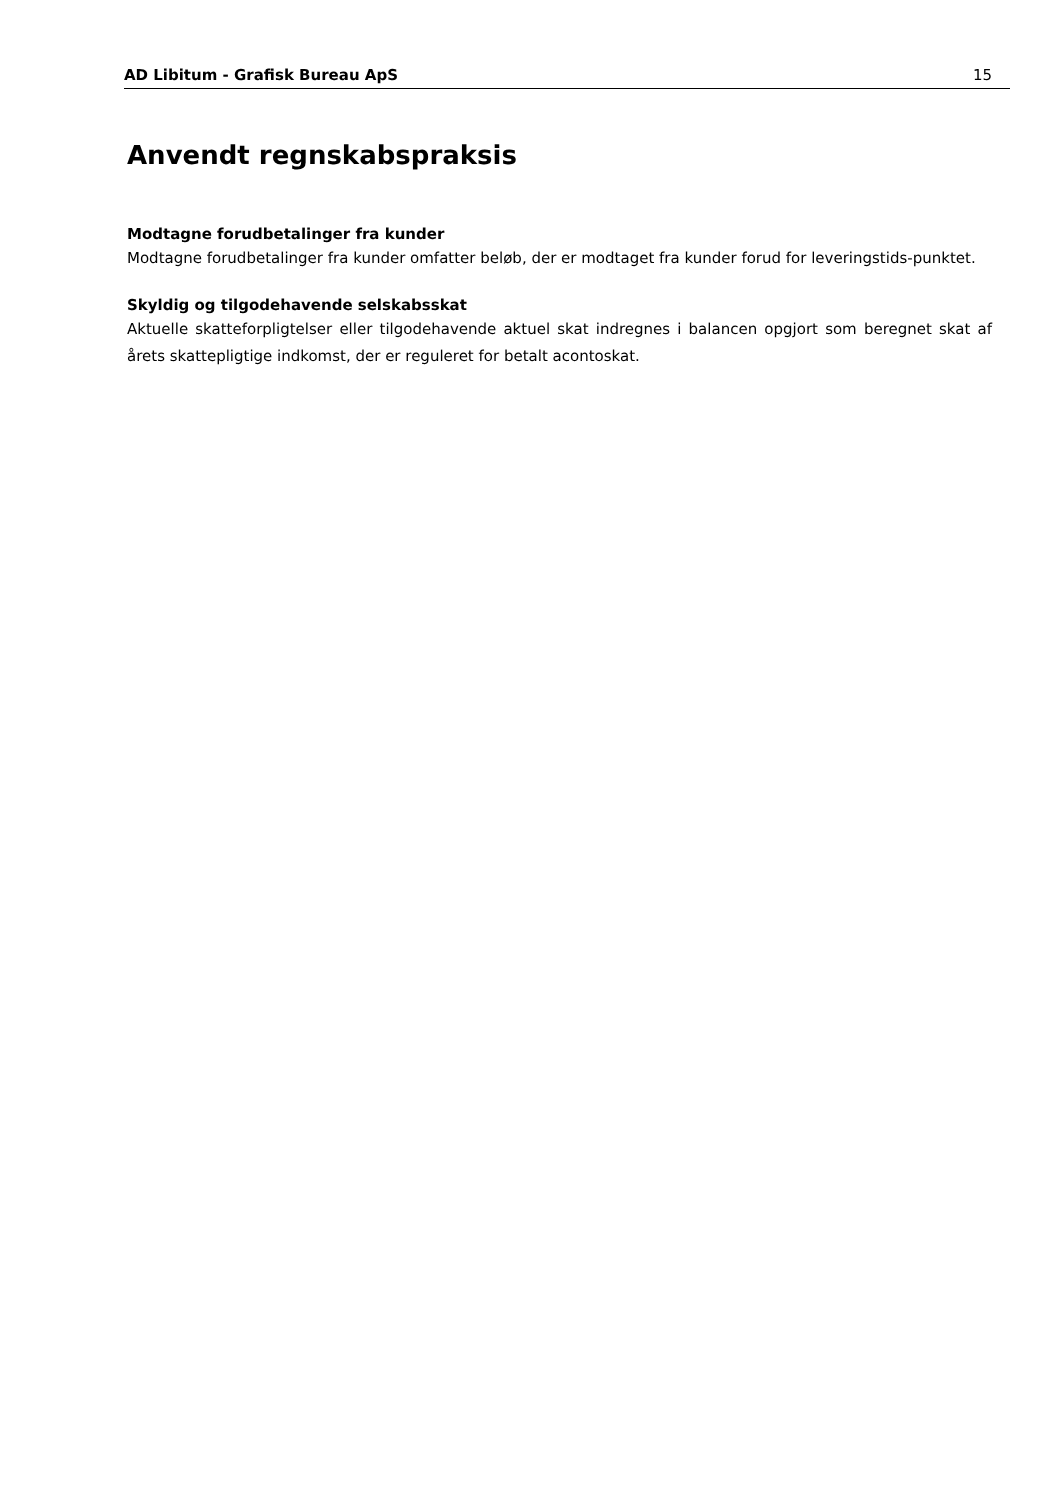AD Libitum - Grafisk Bureau ApS 15
Anvendt regnskabspraksis
Modtagne forudbetalinger fra kunder
Modtagne forudbetalinger fra kunder omfatter beløb, der er modtaget fra kunder forud for leveringstids-punktet.
Skyldig og tilgodehavende selskabsskat
Aktuelle skatteforpligtelser eller tilgodehavende aktuel skat indregnes i balancen opgjort som beregnet skat af årets skattepligtige indkomst, der er reguleret for betalt acontoskat.